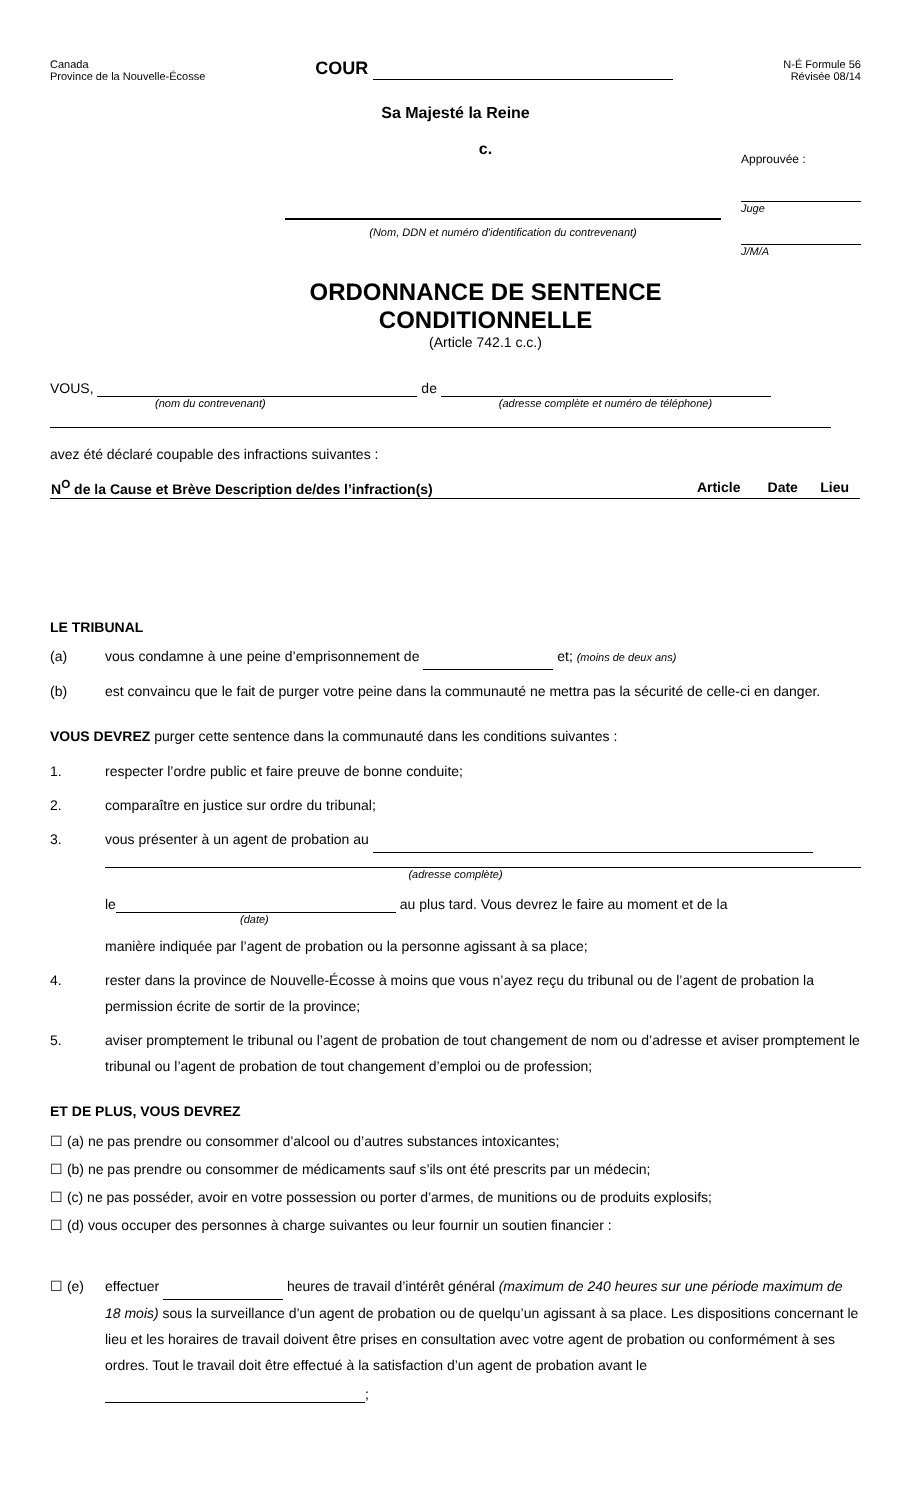Canada
Province de la Nouvelle-Écosse
COUR
N-É Formule 56
Révisée 08/14
Sa Majesté la Reine
c.
(Nom, DDN et numéro d'identification du contrevenant)
ORDONNANCE DE SENTENCE
CONDITIONNELLE
(Article 742.1 c.c.)
Approuvée :
Juge
J/M/A
VOUS, de
(nom du contrevenant) (adresse complète et numéro de téléphone)
avez été déclaré coupable des infractions suivantes :
| N<sup>O</sup> de la Cause et Brève Description de/des l’infraction(s) | Article | Date | Lieu |
| --- | --- | --- | --- |
LE TRIBUNAL
(a) vous condamne à une peine d’emprisonnement de et; (moins de deux ans)
(b) est convaincu que le fait de purger votre peine dans la communauté ne mettra pas la sécurité de celle-ci en danger.
VOUS DEVREZ purger cette sentence dans la communauté dans les conditions suivantes :
1. respecter l’ordre public et faire preuve de bonne conduite;
2. comparaître en justice sur ordre du tribunal;
3. vous présenter à un agent de probation au
(adresse complète)
le au plus tard. Vous devrez le faire au moment et de la
(date)
manière indiquée par l’agent de probation ou la personne agissant à sa place;
4. rester dans la province de Nouvelle-Écosse à moins que vous n’ayez reçu du tribunal ou de l’agent de probation la permission écrite de sortir de la province;
5. aviser promptement le tribunal ou l’agent de probation de tout changement de nom ou d’adresse et aviser promptement le tribunal ou l’agent de probation de tout changement d’emploi ou de profession;
ET DE PLUS, VOUS DEVREZ
☐ (a) ne pas prendre ou consommer d’alcool ou d’autres substances intoxicantes;
☐ (b) ne pas prendre ou consommer de médicaments sauf s’ils ont été prescrits par un médecin;
☐ (c) ne pas posséder, avoir en votre possession ou porter d’armes, de munitions ou de produits explosifs;
☐ (d) vous occuper des personnes à charge suivantes ou leur fournir un soutien financier :
☐ (e) effectuer heures de travail d’intérêt général (maximum de 240 heures sur une période maximum de 18 mois) sous la surveillance d’un agent de probation ou de quelqu’un agissant à sa place. Les dispositions concernant le lieu et les horaires de travail doivent être prises en consultation avec votre agent de probation ou conformément à ses ordres. Tout le travail doit être effectué à la satisfaction d’un agent de probation avant le
;